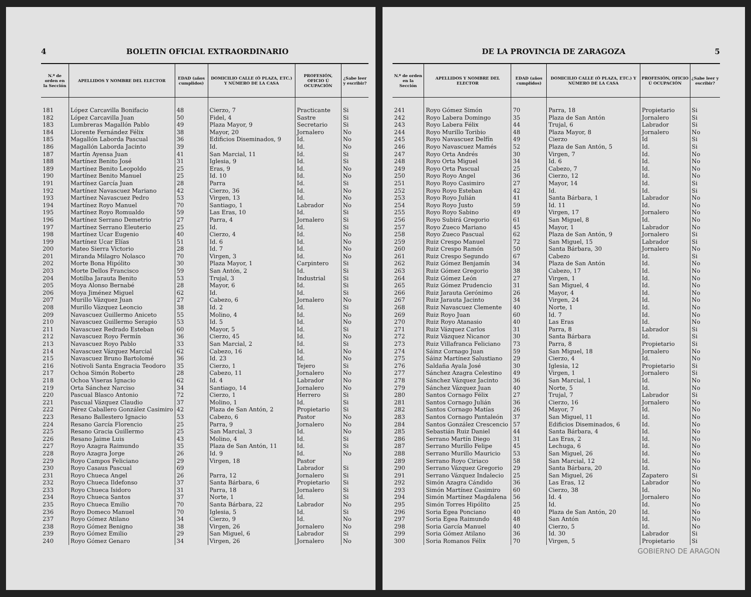4 BOLETIN OFICIAL EXTRAORDINARIO
| N.º de orden en la Sección | APELLIDOS Y NOMBRE DEL ELECTOR | EDAD (años cumplidos) | DOMICILIO CALLE (Ó PLAZA, ETC.) Y NÚMERO DE LA CASA | PROFESIÓN, OFICIO Ú OCUPACIÓN | ¿Sabe leer y escribir? |
| --- | --- | --- | --- | --- | --- |
| 181 | López Carcavilla Bonifacio | 48 | Cierzo, 7 | Practicante | Si |
| 182 | López Carcavilla Juan | 50 | Fidel, 4 | Sastre | Si |
| 183 | Lumbreras Magallón Pablo | 49 | Plaza Mayor, 9 | Secretario | Si |
| 184 | Llorente Fernández Félix | 38 | Mayor, 20 | Jornalero | No |
| 185 | Magallón Laborda Pascual | 36 | Edificios Diseminados, 9 | Id. | No |
| 186 | Magallón Laborda Jacinto | 39 | Id. | Id. | No |
| 187 | Martín Ayensa Juan | 41 | San Marcial, 11 | Id. | Si |
| 188 | Martínez Benito José | 31 | Iglesia, 9 | Id. | Si |
| 189 | Martínez Benito Leopoldo | 25 | Eras, 9 | Id. | No |
| 190 | Martínez Benito Manuel | 25 | Id. 10 | Id. | No |
| 191 | Martínez García Juan | 28 | Parra | Id. | Si |
| 192 | Martínez Navascuez Mariano | 42 | Cierzo, 36 | Id. | No |
| 193 | Martínez Navascuez Pedro | 53 | Virgen, 13 | Id. | No |
| 194 | Martínez Royo Manuel | 70 | Santiago, 1 | Labrador | No |
| 195 | Martínez Royo Romualdo | 59 | Las Eras, 10 | Id. | Si |
| 196 | Martínez Serrano Demetrio | 27 | Parra, 4 | Jornalero | Si |
| 197 | Martínez Serrano Eleuterio | 25 | Id. | Id. | Si |
| 198 | Martínez Ucar Eugenio | 40 | Cierzo, 4 | Id. | No |
| 199 | Martínez Ucar Elías | 51 | Id. 6 | Id. | No |
| 200 | Mateo Sierra Victorio | 28 | Id. 7 | Id. | No |
| 201 | Miranda Milagro Nolasco | 70 | Virgen, 3 | Id. | No |
| 202 | Morte Bona Hipólito | 30 | Plaza Mayor, 1 | Carpintero | Si |
| 203 | Morte Dellos Francisco | 59 | San Antón, 2 | Id. | Si |
| 204 | Motilba Jarauta Benito | 53 | Trujal, 3 | Industrial | Si |
| 205 | Moya Alonso Bernabé | 28 | Mayor, 6 | Id. | Si |
| 206 | Moya Jiménez Miguel | 62 | Id. | Id. | Si |
| 207 | Murillo Vázquez Juan | 27 | Cabezo, 6 | Jornalero | No |
| 208 | Murillo Vázquez Leoncio | 38 | Id. 2 | Id. | Si |
| 209 | Navascuez Guillermo Aniceto | 55 | Molino, 4 | Id. | No |
| 210 | Navascuez Guillermo Serapio | 53 | Id. 5 | Id. | No |
| 211 | Navascuez Redrado Esteban | 60 | Mayor, 5 | Id. | Si |
| 212 | Navascuez Royo Fermín | 36 | Cierzo, 45 | Id. | No |
| 213 | Navascuez Royo Pablo | 33 | San Marcial, 2 | Id. | Si |
| 214 | Navascuez Vázquez Marcial | 62 | Cabezo, 16 | Id. | No |
| 215 | Navascuez Bruno Bartolomé | 36 | Id. 23 | Id. | No |
| 216 | Notivoli Santa Engracia Teodoro | 35 | Cierzo, 1 | Tejero | Si |
| 217 | Ochoa Simón Roberto | 28 | Cabezo, 11 | Jornalero | No |
| 218 | Ochoa Viseras Ignacio | 62 | Id. 4 | Labrador | No |
| 219 | Orta Sánchez Narciso | 34 | Santiago, 14 | Jornalero | No |
| 220 | Pascual Blasco Antonio | 72 | Cierzo, 1 | Herrero | Si |
| 221 | Pascual Vázquez Claudio | 37 | Molino, 1 | Id. | Si |
| 222 | Pérez Caballero González Casimiro | 42 | Plaza de San Antón, 2 | Propietario | Si |
| 223 | Resano Ballestero Ignacio | 53 | Cabezo, 6 | Pastor | No |
| 224 | Resano García Florencio | 25 | Parra, 9 | Jornalero | No |
| 225 | Resano Gracia Guillermo | 25 | San Marcial, 3 | Id. | No |
| 226 | Resano Jaime Luis | 43 | Molino, 4 | Id. | Si |
| 227 | Royo Azagra Raimundo | 35 | Plaza de San Antón, 11 | Id. | Si |
| 228 | Royo Azagra Jorge | 26 | Id. 9 | Id. | No |
| 229 | Royo Campos Feliciano | 29 | Virgen, 18 | Pastor | |
| 230 | Royo Casaus Pascual | 69 | | Labrador | Si |
| 231 | Royo Chueca Angel | 26 | Parra, 12 | Jornalero | Si |
| 232 | Royo Chueca Ildefonso | 37 | Santa Bárbara, 6 | Propietario | Si |
| 233 | Royo Chueca Isidoro | 31 | Parra, 18 | Jornalero | Si |
| 234 | Royo Chueca Santos | 37 | Norte, 1 | Id. | Si |
| 235 | Royo Chueca Emilio | 70 | Santa Bárbara, 22 | Labrador | No |
| 236 | Royo Domeco Manuel | 70 | Iglesia, 5 | Id. | Si |
| 237 | Royo Gómez Atilano | 34 | Cierzo, 9 | Id. | No |
| 238 | Royo Gómez Benigno | 38 | Virgen, 26 | Jornalero | No |
| 239 | Royo Gómez Emilio | 29 | San Miguel, 6 | Labrador | Si |
| 240 | Royo Gómez Genaro | 34 | Virgen, 26 | Jornalero | No |
DE LA PROVINCIA DE ZARAGOZA 5
| N.º de orden en la Sección | APELLIDOS Y NOMBRE DEL ELECTOR | EDAD (años cumplidos) | DOMICILIO CALLE (Ó PLAZA, ETC.) Y NÚMERO DE LA CASA | PROFESIÓN, OFICIO Ú OCUPACIÓN | ¿Sabe leer y escribir? |
| --- | --- | --- | --- | --- | --- |
| 241 | Royo Gómez Simón | 70 | Parra, 18 | Propietario | Si |
| 242 | Royo Labera Domingo | 35 | Plaza de San Antón | Jornalero | Si |
| 243 | Royo Labera Félix | 44 | Trujal, 6 | Labrador | Si |
| 244 | Royo Murillo Toribio | 48 | Plaza Mayor, 8 | Jornalero | No |
| 245 | Royo Navascuez Delfín | 49 | Cierzo | Id | Si |
| 246 | Royo Navascuez Mamés | 52 | Plaza de San Antón, 5 | Id. | Si |
| 247 | Royo Orta Andrés | 30 | Virgen, 7 | Id. | No |
| 248 | Royo Orta Miguel | 34 | Id. 6 | Id. | No |
| 249 | Royo Orta Pascual | 25 | Cabezo, 7 | Id. | No |
| 250 | Royo Royo Angel | 36 | Cierzo, 12 | Id. | No |
| 251 | Royo Royo Casimiro | 27 | Mayor, 14 | Id. | Si |
| 252 | Royo Royo Esteban | 42 | Id. | Id. | Si |
| 253 | Royo Royo Julián | 41 | Santa Bárbara, 1 | Labrador | No |
| 254 | Royo Royo Justo | 59 | Id. 11 | Id. | No |
| 255 | Royo Royo Sabino | 49 | Virgen, 17 | Jornalero | No |
| 256 | Royo Subirá Gregorio | 61 | San Miguel, 8 | Id. | No |
| 257 | Royo Zueco Mariano | 45 | Mayor, 1 | Labrador | No |
| 258 | Royo Zueco Pascual | 62 | Plaza de San Antón, 9 | Jornalero | Si |
| 259 | Ruiz Crespo Manuel | 72 | San Miguel, 15 | Labrador | Si |
| 260 | Ruiz Crespo Ramón | 50 | Santa Bárbara, 30 | Jornalero | No |
| 261 | Ruiz Crespo Segundo | 67 | Cabezo | Id. | Si |
| 262 | Ruiz Gómez Benjamín | 34 | Plaza de San Antón | Id. | No |
| 263 | Ruiz Gómez Gregorio | 38 | Cabezo, 17 | Id. | No |
| 264 | Ruiz Gómez León | 27 | Virgen, 1 | Id. | No |
| 265 | Ruiz Gómez Prudencio | 31 | San Miguel, 4 | Id. | No |
| 266 | Ruiz Jarauta Gerónimo | 26 | Mayor, 4 | Id. | No |
| 267 | Ruiz Jarauta Jacinto | 34 | Virgen, 24 | Id. | No |
| 268 | Ruiz Navascuez Clemente | 40 | Norte, 1 | Id. | No |
| 269 | Ruiz Royo Juan | 60 | Id. 7 | Id. | No |
| 270 | Ruiz Royo Atanasio | 40 | Las Eras | Id. | No |
| 271 | Ruiz Vázquez Carlos | 31 | Parra, 8 | Labrador | Si |
| 272 | Ruiz Vázquez Nicanor | 30 | Santa Bárbara | Id. | Si |
| 273 | Ruiz Villafranca Feliciano | 73 | Parra, 8 | Propietario | Si |
| 274 | Sáinz Cornago Juan | 59 | San Miguel, 18 | Jornalero | No |
| 275 | Sáinz Martínez Salustiano | 29 | Cierzo, 4 | Id. | No |
| 276 | Saldaña Ayala José | 30 | Iglesia, 12 | Propietario | Si |
| 277 | Sánchez Azagra Celestino | 49 | Virgen, 1 | Jornalero | Si |
| 278 | Sánchez Vázquez Jacinto | 36 | San Marcial, 1 | Id. | No |
| 279 | Sánchez Vázquez Juan | 40 | Norte, 5 | Id. | No |
| 280 | Santos Cornago Félix | 27 | Trujal, 7 | Labrador | Si |
| 281 | Santos Cornago Julián | 36 | Cierzo, 16 | Jornalero | No |
| 282 | Santos Cornago Matías | 26 | Mayor, 7 | Id. | No |
| 283 | Santos Cornago Pantaleón | 37 | San Miguel, 11 | Id. | No |
| 284 | Santos González Crescencio | 57 | Edificios Diseminados, 6 | Id. | No |
| 285 | Sebastián Ruiz Daniel | 44 | Santa Bárbara, 4 | Id. | No |
| 286 | Serrano Martín Diego | 31 | Las Eras, 2 | Id. | No |
| 287 | Serrano Murillo Felipe | 45 | Lechuga, 6 | Id. | No |
| 288 | Serrano Murillo Mauricio | 53 | San Miguel, 26 | Id. | No |
| 289 | Serrano Royo Ciriaco | 58 | San Marcial, 12 | Id. | No |
| 290 | Serrano Vázquez Gregorio | 29 | Santa Bárbara, 20 | Id. | No |
| 291 | Serrano Vázquez Indalecio | 25 | San Miguel, 26 | Zapatero | Si |
| 292 | Simón Azagra Cándido | 36 | Las Eras, 12 | Labrador | No |
| 293 | Simón Martínez Casimiro | 60 | Cierzo, 38 | Id. | No |
| 294 | Simón Martínez Magdalena | 56 | Id. 4 | Jornalero | No |
| 295 | Simón Torres Hipólito | 25 | Id. | Id. | No |
| 296 | Soria Egea Ponciano | 40 | Plaza de San Antón, 20 | Id. | No |
| 297 | Soria Egea Raimundo | 48 | San Antón | Id. | No |
| 298 | Soria García Manuel | 40 | Cierzo, 5 | Id. | No |
| 299 | Soria Gómez Atilano | 36 | Id. 30 | Labrador | Si |
| 300 | Soria Romanos Félix | 70 | Virgen, 5 | Propietario | Si |
GOBIERNO DE ARAGON